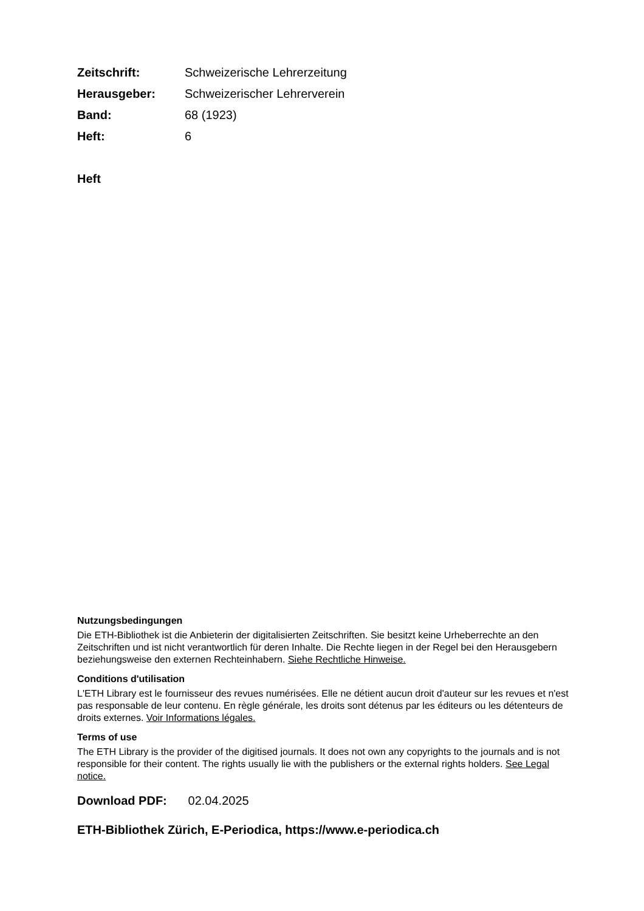| Zeitschrift: | Schweizerische Lehrerzeitung |
| Herausgeber: | Schweizerischer Lehrerverein |
| Band: | 68 (1923) |
| Heft: | 6 |
Heft
Nutzungsbedingungen
Die ETH-Bibliothek ist die Anbieterin der digitalisierten Zeitschriften. Sie besitzt keine Urheberrechte an den Zeitschriften und ist nicht verantwortlich für deren Inhalte. Die Rechte liegen in der Regel bei den Herausgebern beziehungsweise den externen Rechteinhabern. Siehe Rechtliche Hinweise.
Conditions d'utilisation
L'ETH Library est le fournisseur des revues numérisées. Elle ne détient aucun droit d'auteur sur les revues et n'est pas responsable de leur contenu. En règle générale, les droits sont détenus par les éditeurs ou les détenteurs de droits externes. Voir Informations légales.
Terms of use
The ETH Library is the provider of the digitised journals. It does not own any copyrights to the journals and is not responsible for their content. The rights usually lie with the publishers or the external rights holders. See Legal notice.
Download PDF: 02.04.2025
ETH-Bibliothek Zürich, E-Periodica, https://www.e-periodica.ch